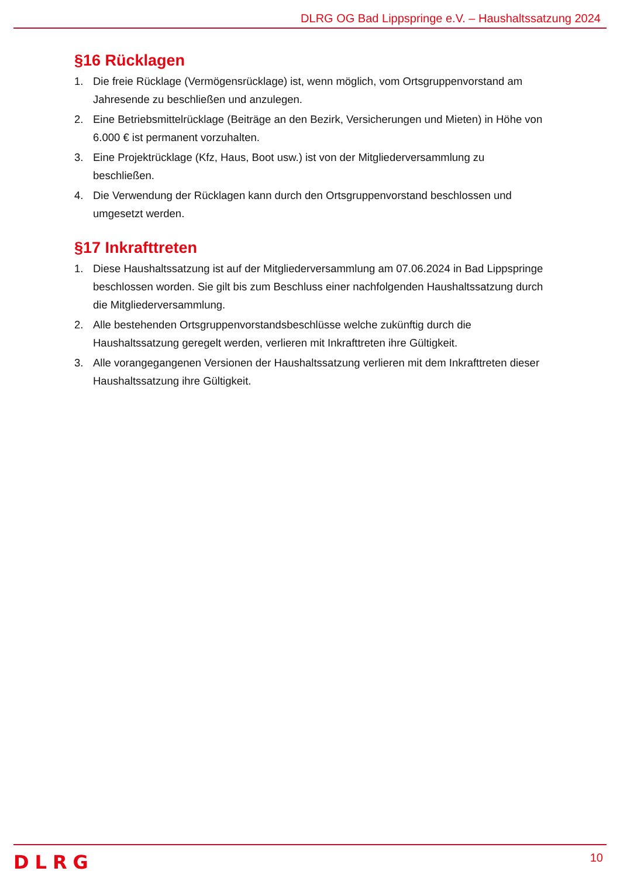DLRG OG Bad Lippspringe e.V. – Haushaltssatzung 2024
§16 Rücklagen
1. Die freie Rücklage (Vermögensrücklage) ist, wenn möglich, vom Ortsgruppenvorstand am Jahresende zu beschließen und anzulegen.
2. Eine Betriebsmittelrücklage (Beiträge an den Bezirk, Versicherungen und Mieten) in Höhe von 6.000 € ist permanent vorzuhalten.
3. Eine Projektrücklage (Kfz, Haus, Boot usw.) ist von der Mitgliederversammlung zu beschließen.
4. Die Verwendung der Rücklagen kann durch den Ortsgruppenvorstand beschlossen und umgesetzt werden.
§17 Inkrafttreten
1. Diese Haushaltssatzung ist auf der Mitgliederversammlung am 07.06.2024 in Bad Lippspringe beschlossen worden. Sie gilt bis zum Beschluss einer nachfolgenden Haushaltssatzung durch die Mitgliederversammlung.
2. Alle bestehenden Ortsgruppenvorstandsbeschlüsse welche zukünftig durch die Haushaltssatzung geregelt werden, verlieren mit Inkrafttreten ihre Gültigkeit.
3. Alle vorangegangenen Versionen der Haushaltssatzung verlieren mit dem Inkrafttreten dieser Haushaltssatzung ihre Gültigkeit.
DLRG
10